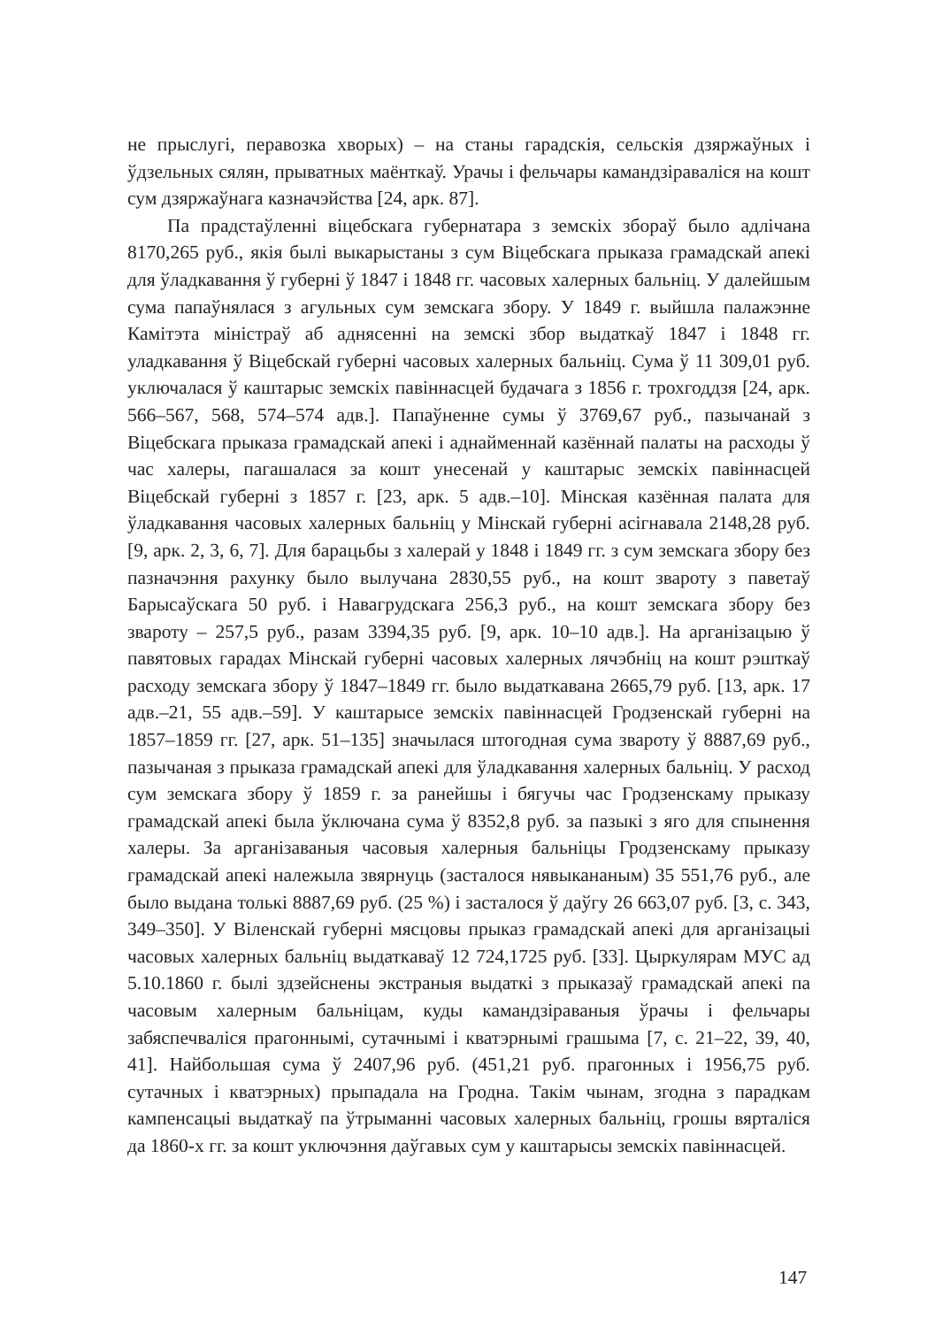не прыслугі, перавозка хворых) – на станы гарадскія, сельскія дзяржаўных і ўдзельных сялян, прыватных маёнткаў. Урачы і фельчары камандзіраваліся на кошт сум дзяржаўнага казначэйства [24, арк. 87].
Па прадстаўленні віцебскага губернатара з земскіх збораў было адлічана 8170,265 руб., якія былі выкарыстаны з сум Віцебскага прыказа грамадскай апекі для ўладкавання ў губерні ў 1847 і 1848 гг. часовых халерных бальніц. У далейшым сума папаўнялася з агульных сум земскага збору. У 1849 г. выйшла палажэнне Камітэта міністраў аб аднясенні на земскі збор выдаткаў 1847 і 1848 гг. уладкавання ў Віцебскай губерні часовых халерных бальніц. Сума ў 11 309,01 руб. уключалася ў каштарыс земскіх павіннасцей будачага з 1856 г. трохгоддзя [24, арк. 566–567, 568, 574–574 адв.]. Папаўненне сумы ў 3769,67 руб., пазычанай з Віцебскага прыказа грамадскай апекі і аднайменнай казённай палаты на расходы ў час халеры, пагашалася за кошт унесенай у каштарыс земскіх павіннасцей Віцебскай губерні з 1857 г. [23, арк. 5 адв.–10]. Мінская казённая палата для ўладкавання часовых халерных бальніц у Мінскай губерні асігнавала 2148,28 руб. [9, арк. 2, 3, 6, 7]. Для барацьбы з халерай у 1848 і 1849 гг. з сум земскага збору без пазначэння рахунку было вылучана 2830,55 руб., на кошт звароту з паветаў Барысаўскага 50 руб. і Навагрудскага 256,3 руб., на кошт земскага збору без звароту – 257,5 руб., разам 3394,35 руб. [9, арк. 10–10 адв.]. На арганізацыю ў павятовых гарадах Мінскай губерні часовых халерных лячэбніц на кошт рэшткаў расходу земскага збору ў 1847–1849 гг. было выдаткавана 2665,79 руб. [13, арк. 17 адв.–21, 55 адв.–59]. У каштарысе земскіх павіннасцей Гродзенскай губерні на 1857–1859 гг. [27, арк. 51–135] значылася штогодная сума звароту ў 8887,69 руб., пазычаная з прыказа грамадскай апекі для ўладкавання халерных бальніц. У расход сум земскага збору ў 1859 г. за ранейшы і бягучы час Гродзенскаму прыказу грамадскай апекі была ўключана сума ў 8352,8 руб. за пазыкі з яго для спынення халеры. За арганізаваныя часовыя халерныя бальніцы Гродзенскаму прыказу грамадскай апекі належыла звярнуць (засталося нявыкананым) 35 551,76 руб., але было выдана толькі 8887,69 руб. (25 %) і засталося ў даўгу 26 663,07 руб. [3, с. 343, 349–350]. У Віленскай губерні мясцовы прыказ грамадскай апекі для арганізацыі часовых халерных бальніц выдаткаваў 12 724,1725 руб. [33]. Цыркулярам МУС ад 5.10.1860 г. былі здзейснены экстраныя выдаткі з прыказаў грамадскай апекі па часовым халерным бальніцам, куды камандзіраваныя ўрачы і фельчары забяспечваліся прагоннымі, сутачнымі і кватэрнымі грашыма [7, с. 21–22, 39, 40, 41]. Найбольшая сума ў 2407,96 руб. (451,21 руб. прагонных і 1956,75 руб. сутачных і кватэрных) прыпадала на Гродна. Такім чынам, згодна з парадкам кампенсацыі выдаткаў па ўтрыманні часовых халерных бальніц, грошы вярталіся да 1860-х гг. за кошт уключэння даўгавых сум у каштарысы земскіх павіннасцей.
147